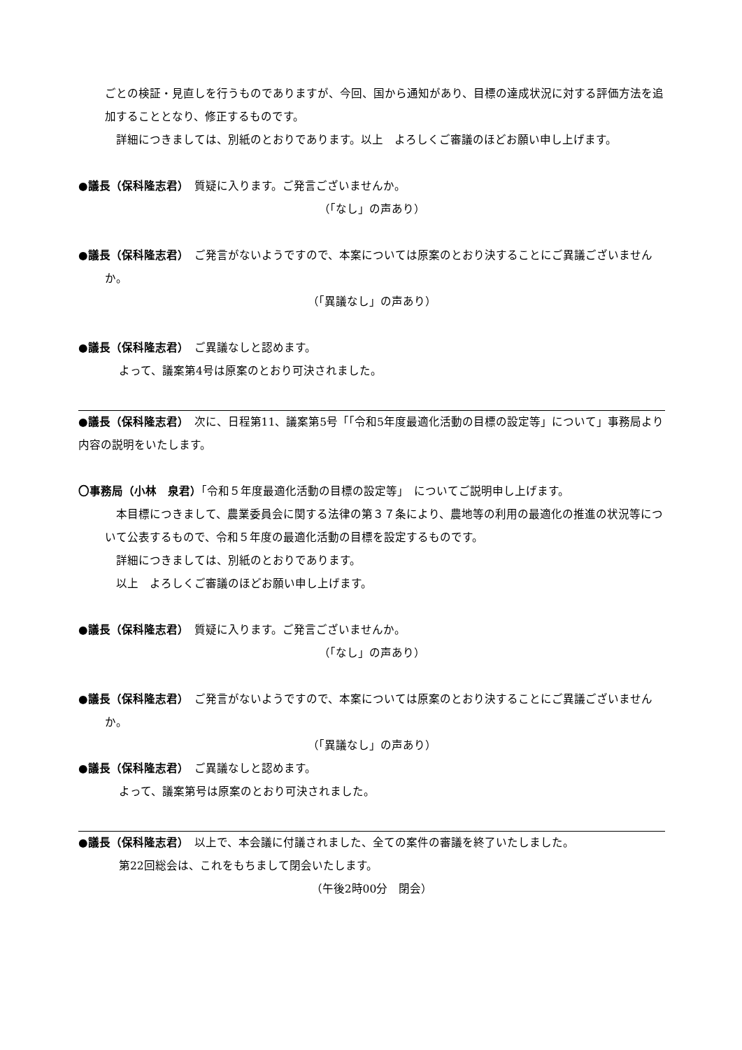ごとの検証・見直しを行うものでありますが、今回、国から通知があり、目標の達成状況に対する評価方法を追加することとなり、修正するものです。
　詳細につきましては、別紙のとおりであります。以上　よろしくご審議のほどお願い申し上げます。
●議長（保科隆志君）　質疑に入ります。ご発言ございませんか。
（「なし」の声あり）
●議長（保科隆志君）　ご発言がないようですので、本案については原案のとおり決することにご異議ございませんか。
（「異議なし」の声あり）
●議長（保科隆志君）　ご異議なしと認めます。
よって、議案第4号は原案のとおり可決されました。
●議長（保科隆志君）　次に、日程第11、議案第5号「「令和5年度最適化活動の目標の設定等」について」事務局より内容の説明をいたします。
〇事務局（小林　泉君）「令和５年度最適化活動の目標の設定等」　についてご説明申し上げます。
　本目標につきまして、農業委員会に関する法律の第３７条により、農地等の利用の最適化の推進の状況等について公表するもので、令和５年度の最適化活動の目標を設定するものです。
　詳細につきましては、別紙のとおりであります。
　以上　よろしくご審議のほどお願い申し上げます。
●議長（保科隆志君）　質疑に入ります。ご発言ございませんか。
（「なし」の声あり）
●議長（保科隆志君）　ご発言がないようですので、本案については原案のとおり決することにご異議ございませんか。
（「異議なし」の声あり）
●議長（保科隆志君）　ご異議なしと認めます。
よって、議案第号は原案のとおり可決されました。
●議長（保科隆志君）　以上で、本会議に付議されました、全ての案件の審議を終了いたしました。
第22回総会は、これをもちまして閉会いたします。
（午後2時00分　閉会）